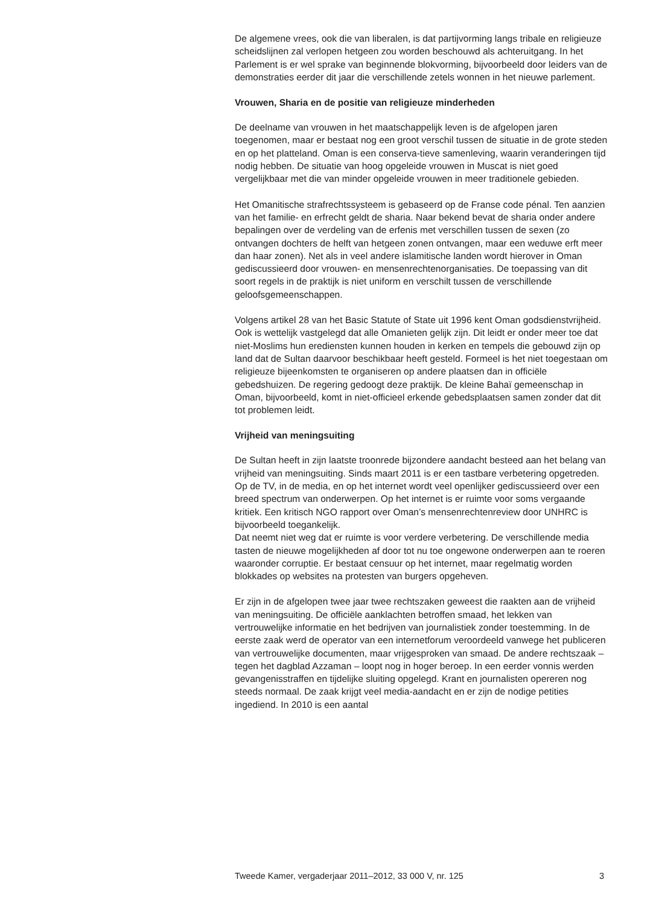De algemene vrees, ook die van liberalen, is dat partijvorming langs tribale en religieuze scheidslijnen zal verlopen hetgeen zou worden beschouwd als achteruitgang. In het Parlement is er wel sprake van beginnende blokvorming, bijvoorbeeld door leiders van de demonstraties eerder dit jaar die verschillende zetels wonnen in het nieuwe parlement.
Vrouwen, Sharia en de positie van religieuze minderheden
De deelname van vrouwen in het maatschappelijk leven is de afgelopen jaren toegenomen, maar er bestaat nog een groot verschil tussen de situatie in de grote steden en op het platteland. Oman is een conserva-tieve samenleving, waarin veranderingen tijd nodig hebben. De situatie van hoog opgeleide vrouwen in Muscat is niet goed vergelijkbaar met die van minder opgeleide vrouwen in meer traditionele gebieden.
Het Omanitische strafrechtssysteem is gebaseerd op de Franse code pénal. Ten aanzien van het familie- en erfrecht geldt de sharia. Naar bekend bevat de sharia onder andere bepalingen over de verdeling van de erfenis met verschillen tussen de sexen (zo ontvangen dochters de helft van hetgeen zonen ontvangen, maar een weduwe erft meer dan haar zonen). Net als in veel andere islamitische landen wordt hierover in Oman gediscussieerd door vrouwen- en mensenrechtenorganisaties. De toepassing van dit soort regels in de praktijk is niet uniform en verschilt tussen de verschillende geloofsgemeenschappen.
Volgens artikel 28 van het Basic Statute of State uit 1996 kent Oman godsdienstvrijheid. Ook is wettelijk vastgelegd dat alle Omanieten gelijk zijn. Dit leidt er onder meer toe dat niet-Moslims hun erediensten kunnen houden in kerken en tempels die gebouwd zijn op land dat de Sultan daarvoor beschikbaar heeft gesteld. Formeel is het niet toegestaan om religieuze bijeenkomsten te organiseren op andere plaatsen dan in officiële gebedshuizen. De regering gedoogt deze praktijk. De kleine Bahaï gemeenschap in Oman, bijvoorbeeld, komt in niet-officieel erkende gebedsplaatsen samen zonder dat dit tot problemen leidt.
Vrijheid van meningsuiting
De Sultan heeft in zijn laatste troonrede bijzondere aandacht besteed aan het belang van vrijheid van meningsuiting. Sinds maart 2011 is er een tastbare verbetering opgetreden. Op de TV, in de media, en op het internet wordt veel openlijker gediscussieerd over een breed spectrum van onderwerpen. Op het internet is er ruimte voor soms vergaande kritiek. Een kritisch NGO rapport over Oman’s mensenrechtenreview door UNHRC is bijvoorbeeld toegankelijk.
Dat neemt niet weg dat er ruimte is voor verdere verbetering. De verschillende media tasten de nieuwe mogelijkheden af door tot nu toe ongewone onderwerpen aan te roeren waaronder corruptie. Er bestaat censuur op het internet, maar regelmatig worden blokkades op websites na protesten van burgers opgeheven.
Er zijn in de afgelopen twee jaar twee rechtszaken geweest die raakten aan de vrijheid van meningsuiting. De officiële aanklachten betroffen smaad, het lekken van vertrouwelijke informatie en het bedrijven van journalistiek zonder toestemming. In de eerste zaak werd de operator van een internetforum veroordeeld vanwege het publiceren van vertrouwelijke documenten, maar vrijgesproken van smaad. De andere rechtszaak – tegen het dagblad Azzaman – loopt nog in hoger beroep. In een eerder vonnis werden gevangenisstraffen en tijdelijke sluiting opgelegd. Krant en journalisten opereren nog steeds normaal. De zaak krijgt veel media-aandacht en er zijn de nodige petities ingediend. In 2010 is een aantal
Tweede Kamer, vergaderjaar 2011–2012, 33 000 V, nr. 125 3